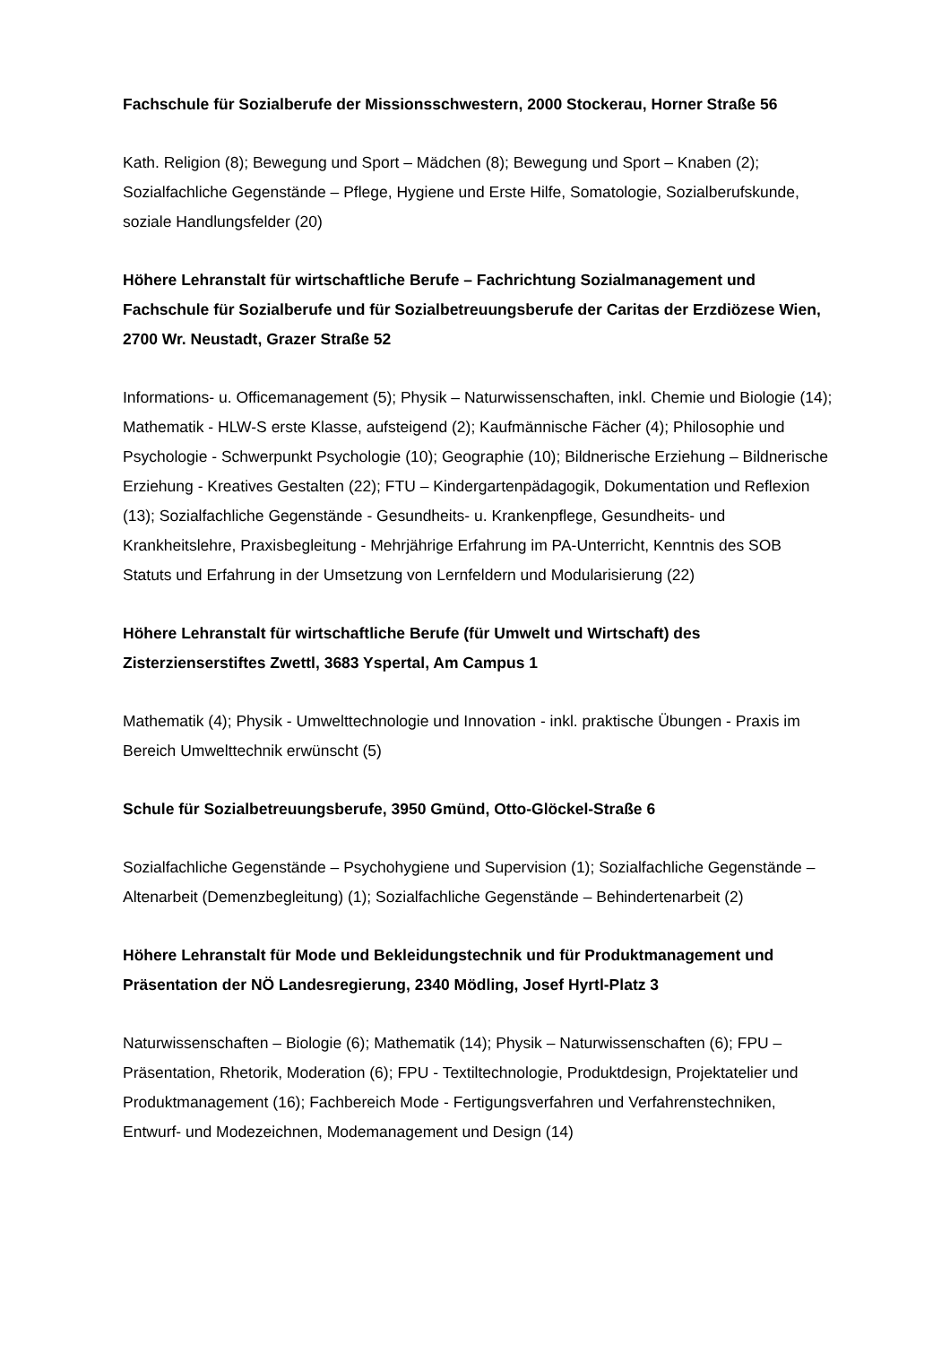Fachschule für Sozialberufe der Missionsschwestern, 2000 Stockerau, Horner Straße 56
Kath. Religion (8); Bewegung und Sport – Mädchen (8); Bewegung und Sport – Knaben (2); Sozialfachliche Gegenstände – Pflege, Hygiene und Erste Hilfe, Somatologie, Sozialberufskunde, soziale Handlungsfelder (20)
Höhere Lehranstalt für wirtschaftliche Berufe – Fachrichtung Sozialmanagement und Fachschule für Sozialberufe und für Sozialbetreuungsberufe der Caritas der Erzdiözese Wien, 2700 Wr. Neustadt, Grazer Straße 52
Informations- u. Officemanagement (5); Physik – Naturwissenschaften, inkl. Chemie und Biologie (14); Mathematik - HLW-S erste Klasse, aufsteigend (2); Kaufmännische Fächer (4); Philosophie und Psychologie - Schwerpunkt Psychologie (10); Geographie (10); Bildnerische Erziehung – Bildnerische Erziehung - Kreatives Gestalten (22); FTU – Kindergartenpädagogik, Dokumentation und Reflexion (13); Sozialfachliche Gegenstände - Gesundheits- u. Krankenpflege, Gesundheits- und Krankheitslehre, Praxisbegleitung - Mehrjährige Erfahrung im PA-Unterricht, Kenntnis des SOB Statuts und Erfahrung in der Umsetzung von Lernfeldern und Modularisierung (22)
Höhere Lehranstalt für wirtschaftliche Berufe (für Umwelt und Wirtschaft) des Zisterzienserstiftes Zwettl, 3683 Yspertal, Am Campus 1
Mathematik (4); Physik - Umwelttechnologie und Innovation - inkl. praktische Übungen - Praxis im Bereich Umwelttechnik erwünscht (5)
Schule für Sozialbetreuungsberufe, 3950 Gmünd, Otto-Glöckel-Straße 6
Sozialfachliche Gegenstände – Psychohygiene und Supervision (1); Sozialfachliche Gegenstände – Altenarbeit (Demenzbegleitung) (1); Sozialfachliche Gegenstände – Behindertenarbeit (2)
Höhere Lehranstalt für Mode und Bekleidungstechnik und für Produktmanagement und Präsentation der NÖ Landesregierung, 2340 Mödling, Josef Hyrtl-Platz 3
Naturwissenschaften – Biologie (6); Mathematik (14); Physik – Naturwissenschaften (6); FPU – Präsentation, Rhetorik, Moderation (6); FPU - Textiltechnologie, Produktdesign, Projektatelier und Produktmanagement (16); Fachbereich Mode - Fertigungsverfahren und Verfahrenstechniken, Entwurf- und Modezeichnen, Modemanagement und Design (14)